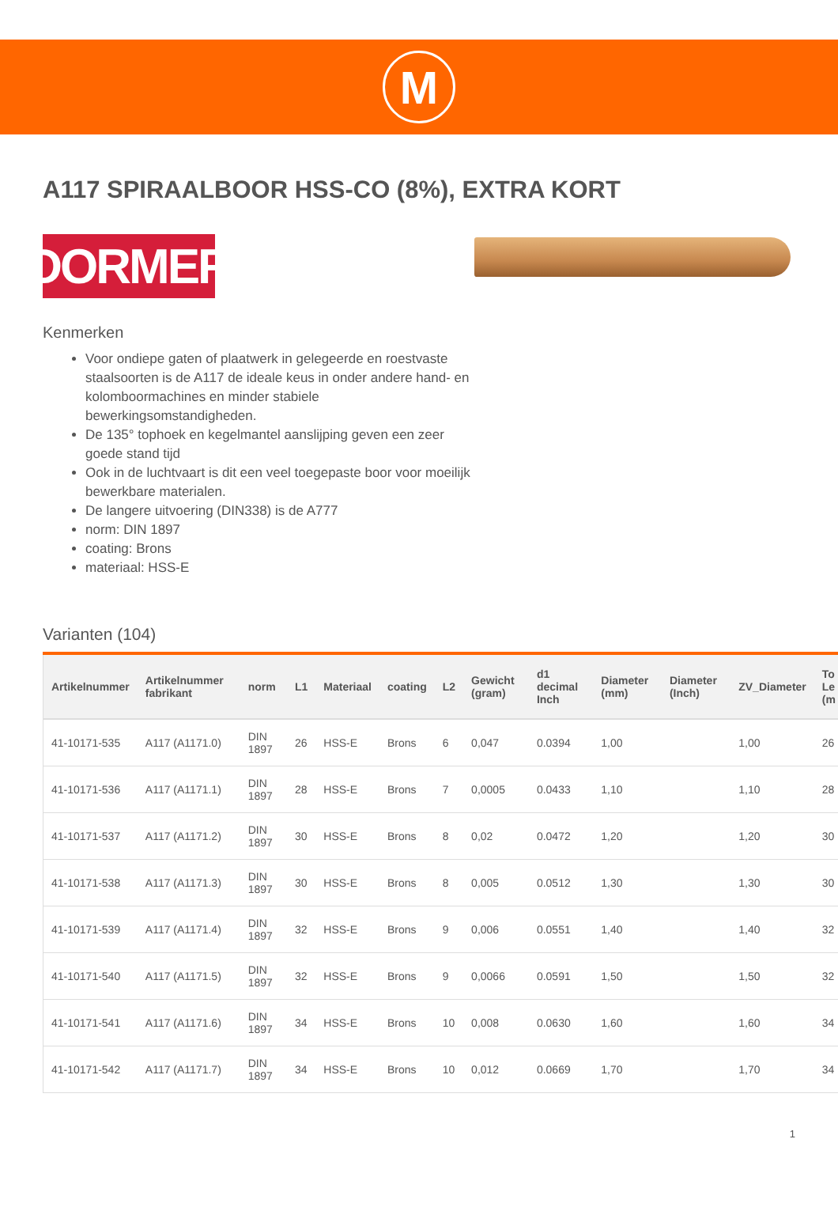M
A117 SPIRAALBOOR HSS-CO (8%), EXTRA KORT
DORMER
Kenmerken
Voor ondiepe gaten of plaatwerk in gelegeerde en roestvaste staalsoorten is de A117 de ideale keus in onder andere hand- en kolomboormachines en minder stabiele bewerkingsomstandigheden.
De 135° tophoek en kegelmantel aanslijping geven een zeer goede stand tijd
Ook in de luchtvaart is dit een veel toegepaste boor voor moeilijk bewerkbare materialen.
De langere uitvoering (DIN338) is de A777
norm: DIN 1897
coating: Brons
materiaal: HSS-E
Varianten (104)
| Artikelnummer | Artikelnummer fabrikant | norm | L1 | Materiaal | coating | L2 | Gewicht (gram) | d1 decimal Inch | Diameter (mm) | Diameter (Inch) | ZV_Diameter | To Le (m |
| --- | --- | --- | --- | --- | --- | --- | --- | --- | --- | --- | --- | --- |
| 41-10171-535 | A117 (A1171.0) | DIN 1897 | 26 | HSS-E | Brons | 6 | 0,047 | 0.0394 | 1,00 | | 1,00 | 26 |
| 41-10171-536 | A117 (A1171.1) | DIN 1897 | 28 | HSS-E | Brons | 7 | 0,0005 | 0.0433 | 1,10 | | 1,10 | 28 |
| 41-10171-537 | A117 (A1171.2) | DIN 1897 | 30 | HSS-E | Brons | 8 | 0,02 | 0.0472 | 1,20 | | 1,20 | 30 |
| 41-10171-538 | A117 (A1171.3) | DIN 1897 | 30 | HSS-E | Brons | 8 | 0,005 | 0.0512 | 1,30 | | 1,30 | 30 |
| 41-10171-539 | A117 (A1171.4) | DIN 1897 | 32 | HSS-E | Brons | 9 | 0,006 | 0.0551 | 1,40 | | 1,40 | 32 |
| 41-10171-540 | A117 (A1171.5) | DIN 1897 | 32 | HSS-E | Brons | 9 | 0,0066 | 0.0591 | 1,50 | | 1,50 | 32 |
| 41-10171-541 | A117 (A1171.6) | DIN 1897 | 34 | HSS-E | Brons | 10 | 0,008 | 0.0630 | 1,60 | | 1,60 | 34 |
| 41-10171-542 | A117 (A1171.7) | DIN 1897 | 34 | HSS-E | Brons | 10 | 0,012 | 0.0669 | 1,70 | | 1,70 | 34 |
1